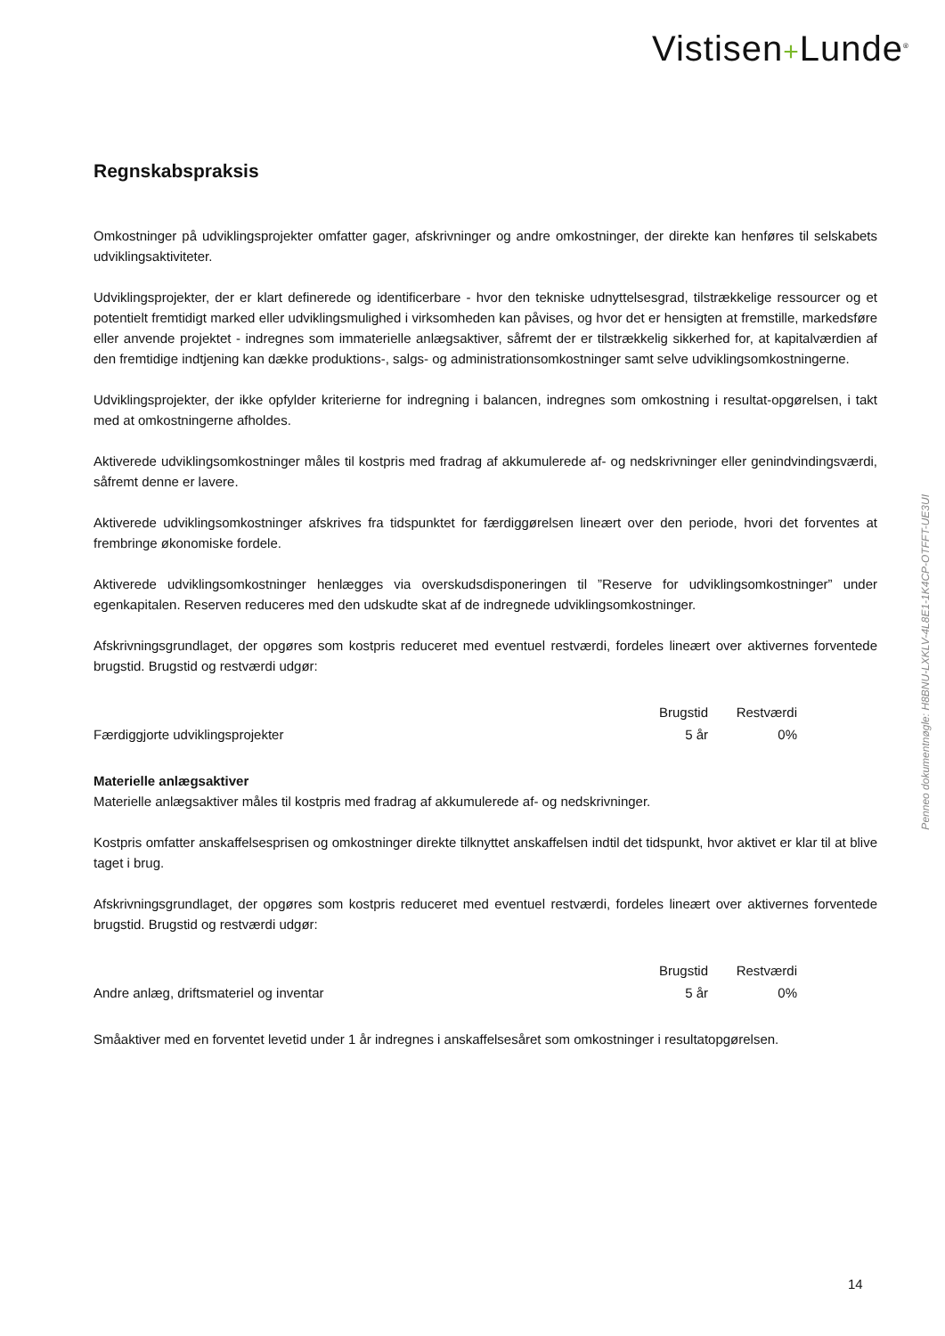Vistisen+Lunde<sup>®</sup>
Regnskabspraksis
Omkostninger på udviklingsprojekter omfatter gager, afskrivninger og andre omkostninger, der direkte kan henføres til selskabets udviklingsaktiviteter.
Udviklingsprojekter, der er klart definerede og identificerbare - hvor den tekniske udnyttelsesgrad, tilstrækkelige ressourcer og et potentielt fremtidigt marked eller udviklingsmulighed i virksomheden kan påvises, og hvor det er hensigten at fremstille, markedsføre eller anvende projektet - indregnes som immaterielle anlægsaktiver, såfremt der er tilstrækkelig sikkerhed for, at kapitalværdien af den fremtidige indtjening kan dække produktions-, salgs- og administrationsomkostninger samt selve udviklingsomkostningerne.
Udviklingsprojekter, der ikke opfylder kriterierne for indregning i balancen, indregnes som omkostning i resultat-opgørelsen, i takt med at omkostningerne afholdes.
Aktiverede udviklingsomkostninger måles til kostpris med fradrag af akkumulerede af- og nedskrivninger eller genindvindingsværdi, såfremt denne er lavere.
Aktiverede udviklingsomkostninger afskrives fra tidspunktet for færdiggørelsen lineært over den periode, hvori det forventes at frembringe økonomiske fordele.
Aktiverede udviklingsomkostninger henlægges via overskudsdisponeringen til ”Reserve for udviklingsomkostninger” under egenkapitalen. Reserven reduceres med den udskudte skat af de indregnede udviklingsomkostninger.
Afskrivningsgrundlaget, der opgøres som kostpris reduceret med eventuel restværdi, fordeles lineært over aktivernes forventede brugstid. Brugstid og restværdi udgør:
| | Brugstid | Restværdi |
| --- | --- | --- |
| Færdiggjorte udviklingsprojekter | 5 år | 0% |
Materielle anlægsaktiver
Materielle anlægsaktiver måles til kostpris med fradrag af akkumulerede af- og nedskrivninger.
Kostpris omfatter anskaffelsesprisen og omkostninger direkte tilknyttet anskaffelsen indtil det tidspunkt, hvor aktivet er klar til at blive taget i brug.
Afskrivningsgrundlaget, der opgøres som kostpris reduceret med eventuel restværdi, fordeles lineært over aktivernes forventede brugstid. Brugstid og restværdi udgør:
| | Brugstid | Restværdi |
| --- | --- | --- |
| Andre anlæg, driftsmateriel og inventar | 5 år | 0% |
Småaktiver med en forventet levetid under 1 år indregnes i anskaffelsesåret som omkostninger i resultatopgørelsen.
Penneo dokumentnøgle: H8BNU-LXKLV-4L8E1-1K4CP-OTFFT-UE3UI
14